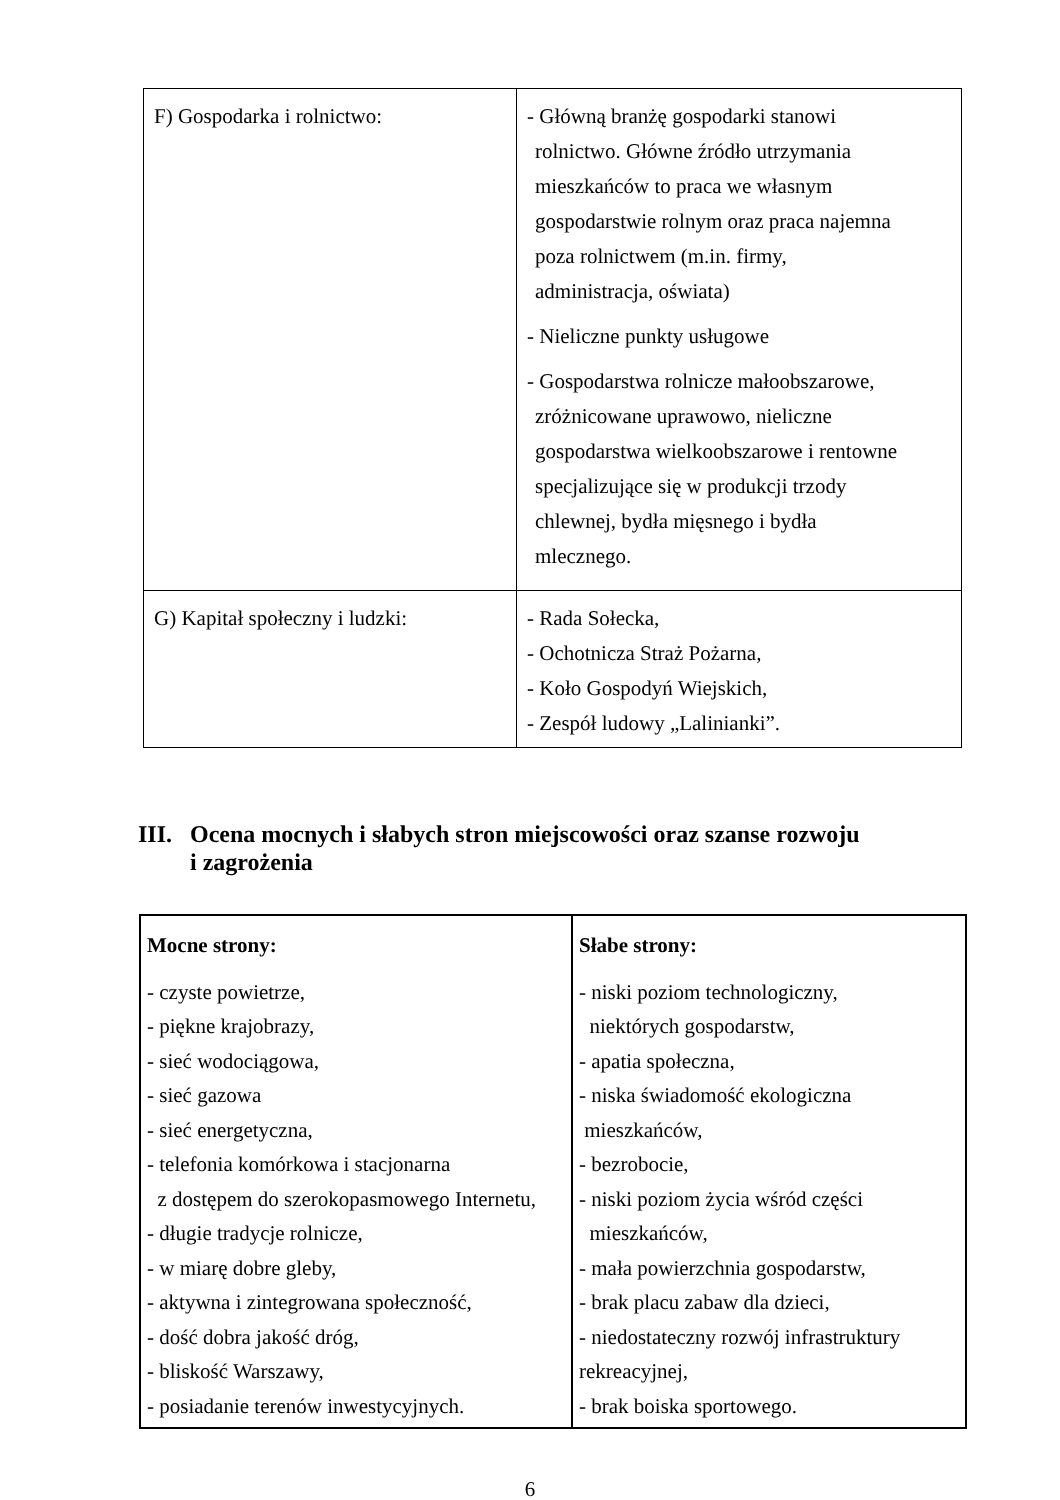| F) Gospodarka i rolnictwo: | - Główną branżę gospodarki stanowi rolnictwo. Główne źródło utrzymania mieszkańców to praca we własnym gospodarstwie rolnym oraz praca najemna poza rolnictwem (m.in. firmy, administracja, oświata) - Nieliczne punkty usługowe - Gospodarstwa rolnicze małoobszarowe, zróżnicowane uprawowo, nieliczne gospodarstwa wielkoobszarowe i rentowne specjalizujące się w produkcji trzody chlewnej, bydła mięsnego i bydła mlecznego. |
| G) Kapitał społeczny i ludzki: | - Rada Sołecka, - Ochotnicza Straż Pożarna, - Koło Gospodyń Wiejskich, - Zespół ludowy „Lalinianki”. |
III. Ocena mocnych i słabych stron miejscowości oraz szanse rozwoju
i zagrożenia
| Mocne strony: - czyste powietrze, - piękne krajobrazy, - sieć wodociągowa, - sieć gazowa - sieć energetyczna, - telefonia komórkowa i stacjonarna z dostępem do szerokopasmowego Internetu, - długie tradycje rolnicze, - w miarę dobre gleby, - aktywna i zintegrowana społeczność, - dość dobra jakość dróg, - bliskość Warszawy, - posiadanie terenów inwestycyjnych. | Słabe strony: - niski poziom technologiczny, niektórych gospodarstw, - apatia społeczna, - niska świadomość ekologiczna mieszkańców, - bezrobocie, - niski poziom życia wśród części mieszkańców, - mała powierzchnia gospodarstw, - brak placu zabaw dla dzieci, - niedostateczny rozwój infrastruktury rekreacyjnej, - brak boiska sportowego. |
6